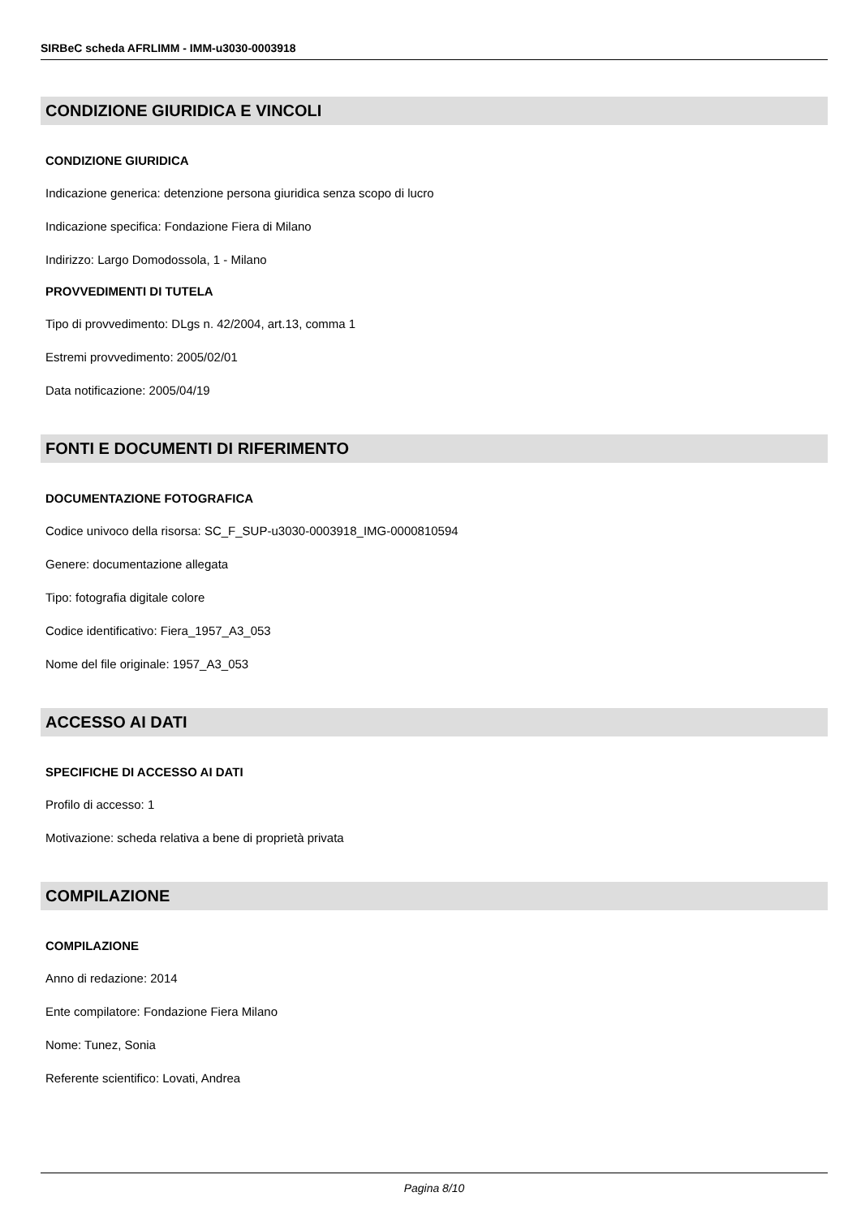SIRBeC scheda AFRLIMM - IMM-u3030-0003918
CONDIZIONE GIURIDICA E VINCOLI
CONDIZIONE GIURIDICA
Indicazione generica: detenzione persona giuridica senza scopo di lucro
Indicazione specifica: Fondazione Fiera di Milano
Indirizzo: Largo Domodossola, 1 - Milano
PROVVEDIMENTI DI TUTELA
Tipo di provvedimento: DLgs n. 42/2004, art.13, comma 1
Estremi provvedimento: 2005/02/01
Data notificazione: 2005/04/19
FONTI E DOCUMENTI DI RIFERIMENTO
DOCUMENTAZIONE FOTOGRAFICA
Codice univoco della risorsa: SC_F_SUP-u3030-0003918_IMG-0000810594
Genere: documentazione allegata
Tipo: fotografia digitale colore
Codice identificativo: Fiera_1957_A3_053
Nome del file originale: 1957_A3_053
ACCESSO AI DATI
SPECIFICHE DI ACCESSO AI DATI
Profilo di accesso: 1
Motivazione: scheda relativa a bene di proprietà privata
COMPILAZIONE
COMPILAZIONE
Anno di redazione: 2014
Ente compilatore: Fondazione Fiera Milano
Nome: Tunez, Sonia
Referente scientifico: Lovati, Andrea
Pagina 8/10